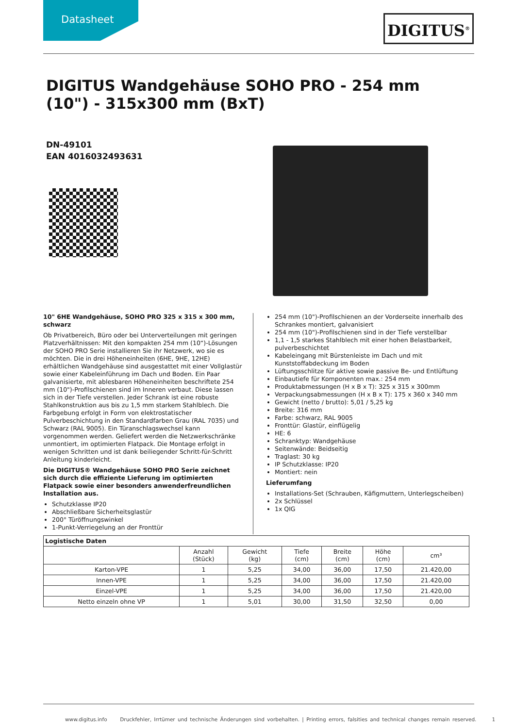Datasheet DIGITUS<sup>®</sup>
DIGITUS Wandgehäuse SOHO PRO - 254 mm (10") - 315x300 mm (BxT)
DN-49101
EAN 4016032493631
10" 6HE Wandgehäuse, SOHO PRO 325 x 315 x 300 mm, schwarz
Ob Privatbereich, Büro oder bei Unterverteilungen mit geringen Platzverhältnissen: Mit den kompakten 254 mm (10“)-Lösungen der SOHO PRO Serie installieren Sie ihr Netzwerk, wo sie es möchten. Die in drei Höheneinheiten (6HE, 9HE, 12HE) erhältlichen Wandgehäuse sind ausgestattet mit einer Vollglastür sowie einer Kabeleinführung im Dach und Boden. Ein Paar galvanisierte, mit ablesbaren Höheneinheiten beschriftete 254 mm (10")-Profilschienen sind im Inneren verbaut. Diese lassen sich in der Tiefe verstellen. Jeder Schrank ist eine robuste Stahlkonstruktion aus bis zu 1,5 mm starkem Stahlblech. Die Farbgebung erfolgt in Form von elektrostatischer Pulverbeschichtung in den Standardfarben Grau (RAL 7035) und Schwarz (RAL 9005). Ein Türanschlagswechsel kann vorgenommen werden. Geliefert werden die Netzwerkschränke unmontiert, im optimierten Flatpack. Die Montage erfolgt in wenigen Schritten und ist dank beiliegender Schritt-für-Schritt Anleitung kinderleicht.
Die DIGITUS® Wandgehäuse SOHO PRO Serie zeichnet sich durch die effiziente Lieferung im optimierten Flatpack sowie einer besonders anwenderfreundlichen Installation aus.
Schutzklasse IP20
Abschließbare Sicherheitsglastür
200° Türöffnungswinkel
1-Punkt-Verriegelung an der Fronttür
254 mm (10")-Profilschienen an der Vorderseite innerhalb des Schrankes montiert, galvanisiert
254 mm (10")-Profilschienen sind in der Tiefe verstellbar
1,1 - 1,5 starkes Stahlblech mit einer hohen Belastbarkeit, pulverbeschichtet
Kabeleingang mit Bürstenleiste im Dach und mit Kunststoffabdeckung im Boden
Lüftungsschlitze für aktive sowie passive Be- und Entlüftung
Einbautiefe für Komponenten max.: 254 mm
Produktabmessungen (H x B x T): 325 x 315 x 300mm
Verpackungsabmessungen (H x B x T): 175 x 360 x 340 mm
Gewicht (netto / brutto): 5,01 / 5,25 kg
Breite: 316 mm
Farbe: schwarz, RAL 9005
Fronttür: Glastür, einflügelig
HE: 6
Schranktyp: Wandgehäuse
Seitenwände: Beidseitig
Traglast: 30 kg
IP Schutzklasse: IP20
Montiert: nein
Lieferumfang
Installations-Set (Schrauben, Käfigmuttern, Unterlegscheiben)
2x Schlüssel
1x QIG
| Logistische Daten | | | | | | |
| --- | --- | --- | --- | --- | --- | --- |
| | Anzahl (Stück) | Gewicht (kg) | Tiefe (cm) | Breite (cm) | Höhe (cm) | cm³ |
| Karton-VPE | 1 | 5,25 | 34,00 | 36,00 | 17,50 | 21.420,00 |
| Innen-VPE | 1 | 5,25 | 34,00 | 36,00 | 17,50 | 21.420,00 |
| Einzel-VPE | 1 | 5,25 | 34,00 | 36,00 | 17,50 | 21.420,00 |
| Netto einzeln ohne VP | 1 | 5,01 | 30,00 | 31,50 | 32,50 | 0,00 |
www.digitus.info Druckfehler, Irrtümer und technische Änderungen sind vorbehalten. | Printing errors, falsities and technical changes remain reserved. 1